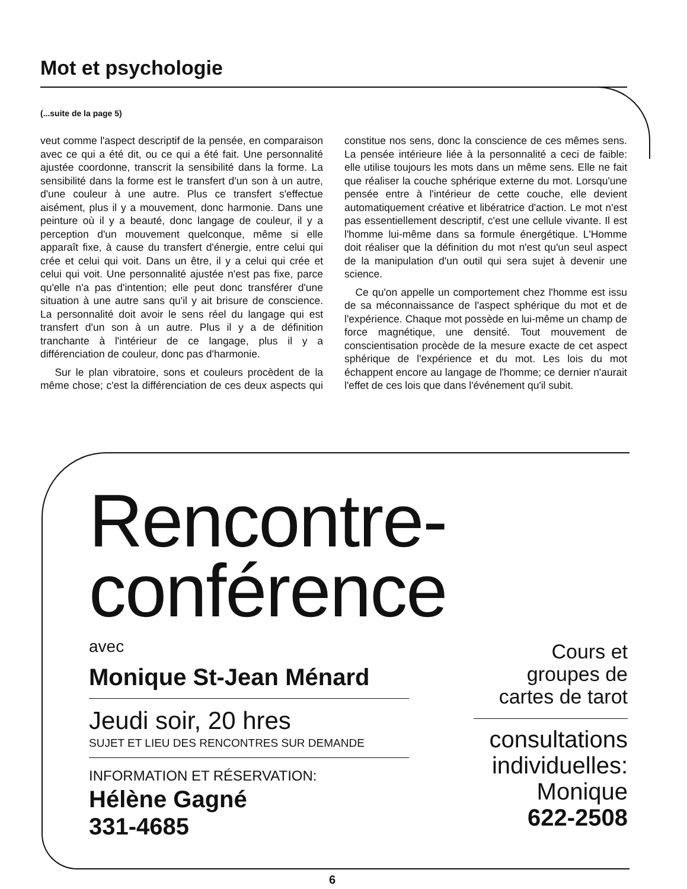Mot et psychologie
(...suite de la page 5)
veut comme l'aspect descriptif de la pensée, en comparaison avec ce qui a été dit, ou ce qui a été fait. Une personnalité ajustée coordonne, transcrit la sensibilité dans la forme. La sensibilité dans la forme est le transfert d'un son à un autre, d'une couleur à une autre. Plus ce transfert s'effectue aisément, plus il y a mouvement, donc harmonie. Dans une peinture où il y a beauté, donc langage de couleur, il y a perception d'un mouvement quelconque, même si elle apparaît fixe, à cause du transfert d'énergie, entre celui qui crée et celui qui voit. Dans un être, il y a celui qui crée et celui qui voit. Une personnalité ajustée n'est pas fixe, parce qu'elle n'a pas d'intention; elle peut donc transférer d'une situation à une autre sans qu'il y ait brisure de conscience. La personnalité doit avoir le sens réel du langage qui est transfert d'un son à un autre. Plus il y a de définition tranchante à l'intérieur de ce langage, plus il y a différenciation de couleur, donc pas d'harmonie.
Sur le plan vibratoire, sons et couleurs procèdent de la même chose; c'est la différenciation de ces deux aspects qui constitue nos sens, donc la conscience de ces mêmes sens. La pensée intérieure liée à la personnalité a ceci de faible: elle utilise toujours les mots dans un même sens. Elle ne fait que réaliser la couche sphérique externe du mot. Lorsqu'une pensée entre à l'intérieur de cette couche, elle devient automatiquement créative et libératrice d'action. Le mot n'est pas essentiellement descriptif, c'est une cellule vivante. Il est l'homme lui-même dans sa formule énergétique. L'Homme doit réaliser que la définition du mot n'est qu'un seul aspect de la manipulation d'un outil qui sera sujet à devenir une science.
Ce qu'on appelle un comportement chez l'homme est issu de sa méconnaissance de l'aspect sphérique du mot et de l'expérience. Chaque mot possède en lui-même un champ de force magnétique, une densité. Tout mouvement de conscientisation procède de la mesure exacte de cet aspect sphérique de l'expérience et du mot. Les lois du mot échappent encore au langage de l'homme; ce dernier n'aurait l'effet de ces lois que dans l'événement qu'il subit.
Rencontre-
conférence
avec
Monique St-Jean Ménard
Jeudi soir, 20 hres
SUJET ET LIEU DES RENCONTRES SUR DEMANDE
INFORMATION ET RÉSERVATION:
Hélène Gagné
331-4685
Cours et
groupes de
cartes de tarot
consultations
individuelles:
Monique
622-2508
6